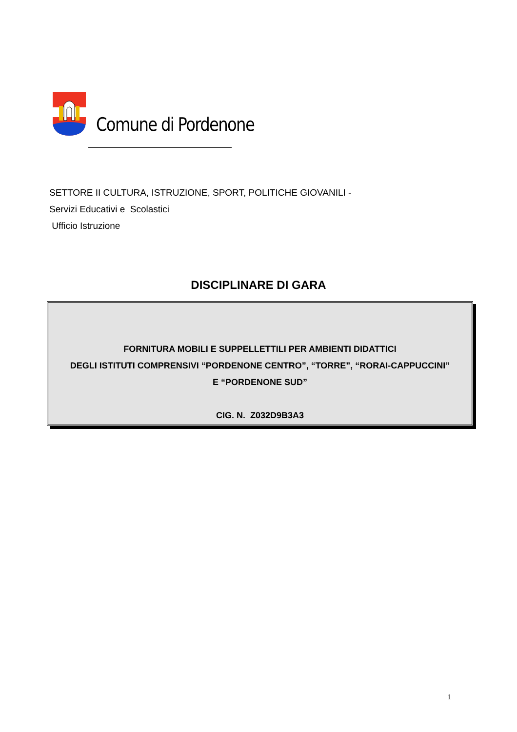Comune di Pordenone
SETTORE II CULTURA, ISTRUZIONE, SPORT, POLITICHE GIOVANILI -
Servizi Educativi e Scolastici
Ufficio Istruzione
DISCIPLINARE DI GARA
FORNITURA MOBILI E SUPPELLETTILI PER AMBIENTI DIDATTICI
DEGLI ISTITUTI COMPRENSIVI “PORDENONE CENTRO”, “TORRE”, “RORAI-CAPPUCCINI”
E “PORDENONE SUD”
CIG. N. Z032D9B3A3
1